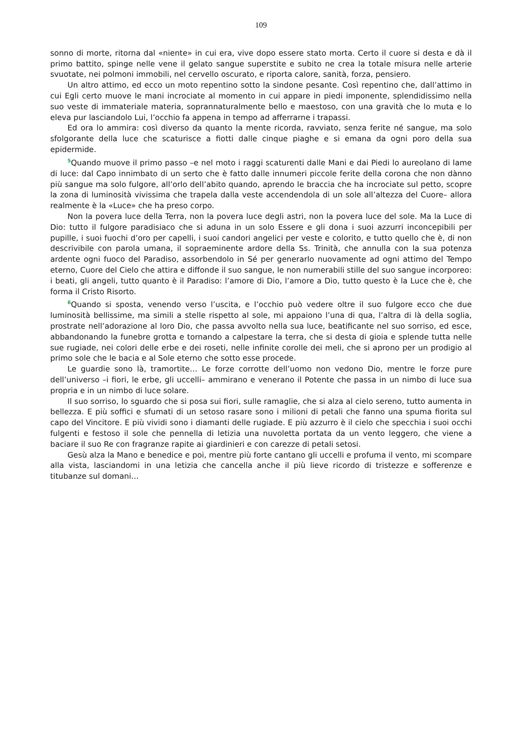109
sonno di morte, ritorna dal «niente» in cui era, vive dopo essere stato morta. Certo il cuore si desta e dà il primo battito, spinge nelle vene il gelato sangue superstite e subito ne crea la totale misura nelle arterie svuotate, nei polmoni immobili, nel cervello oscurato, e riporta calore, sanità, forza, pensiero.
Un altro attimo, ed ecco un moto repentino sotto la sindone pesante. Così repentino che, dall’attimo in cui Egli certo muove le mani incrociate al momento in cui appare in piedi imponente, splendidissimo nella suo veste di immateriale materia, soprannaturalmente bello e maestoso, con una gravità che lo muta e lo eleva pur lasciandolo Lui, l’occhio fa appena in tempo ad afferrarne i trapassi.
Ed ora lo ammira: così diverso da quanto la mente ricorda, ravviato, senza ferite né sangue, ma solo sfolgorante della luce che scaturisce a fiotti dalle cinque piaghe e si emana da ogni poro della sua epidermide.
<sup>5</sup> Quando muove il primo passo –e nel moto i raggi scaturenti dalle Mani e dai Piedi lo aureolano di lame di luce: dal Capo innimbato di un serto che è fatto dalle innumeri piccole ferite della corona che non dànno più sangue ma solo fulgore, all’orlo dell’abito quando, aprendo le braccia che ha incrociate sul petto, scopre la zona di luminosità vivissima che trapela dalla veste accendendola di un sole all’altezza del Cuore– allora realmente è la «Luce» che ha preso corpo.
Non la povera luce della Terra, non la povera luce degli astri, non la povera luce del sole. Ma la Luce di Dio: tutto il fulgore paradisiaco che si aduna in un solo Essere e gli dona i suoi azzurri inconcepibili per pupille, i suoi fuochi d’oro per capelli, i suoi candori angelici per veste e colorito, e tutto quello che è, di non descrivibile con parola umana, il sopraeminente ardore della Ss. Trinità, che annulla con la sua potenza ardente ogni fuoco del Paradiso, assorbendolo in Sé per generarlo nuovamente ad ogni attimo del Tempo eterno, Cuore del Cielo che attira e diffonde il suo sangue, le non numerabili stille del suo sangue incorporeo: i beati, gli angeli, tutto quanto è il Paradiso: l’amore di Dio, l’amore a Dio, tutto questo è la Luce che è, che forma il Cristo Risorto.
<sup>6</sup> Quando si sposta, venendo verso l’uscita, e l’occhio può vedere oltre il suo fulgore ecco che due luminosità bellissime, ma simili a stelle rispetto al sole, mi appaiono l’una di qua, l’altra di là della soglia, prostrate nell’adorazione al loro Dio, che passa avvolto nella sua luce, beatificante nel suo sorriso, ed esce, abbandonando la funebre grotta e tornando a calpestare la terra, che si desta di gioia e splende tutta nelle sue rugiade, nei colori delle erbe e dei roseti, nelle infinite corolle dei meli, che si aprono per un prodigio al primo sole che le bacia e al Sole eterno che sotto esse procede.
Le guardie sono là, tramortite… Le forze corrotte dell’uomo non vedono Dio, mentre le forze pure dell’universo –i fiori, le erbe, gli uccelli– ammirano e venerano il Potente che passa in un nimbo di luce sua propria e in un nimbo di luce solare.
Il suo sorriso, lo sguardo che si posa sui fiori, sulle ramaglie, che si alza al cielo sereno, tutto aumenta in bellezza. E più soffici e sfumati di un setoso rasare sono i milioni di petali che fanno una spuma fiorita sul capo del Vincitore. E più vividi sono i diamanti delle rugiade. E più azzurro è il cielo che specchia i suoi occhi fulgenti e festoso il sole che pennella di letizia una nuvoletta portata da un vento leggero, che viene a baciare il suo Re con fragranze rapite ai giardinieri e con carezze di petali setosi.
Gesù alza la Mano e benedice e poi, mentre più forte cantano gli uccelli e profuma il vento, mi scompare alla vista, lasciandomi in una letizia che cancella anche il più lieve ricordo di tristezze e sofferenze e titubanze sul domani…